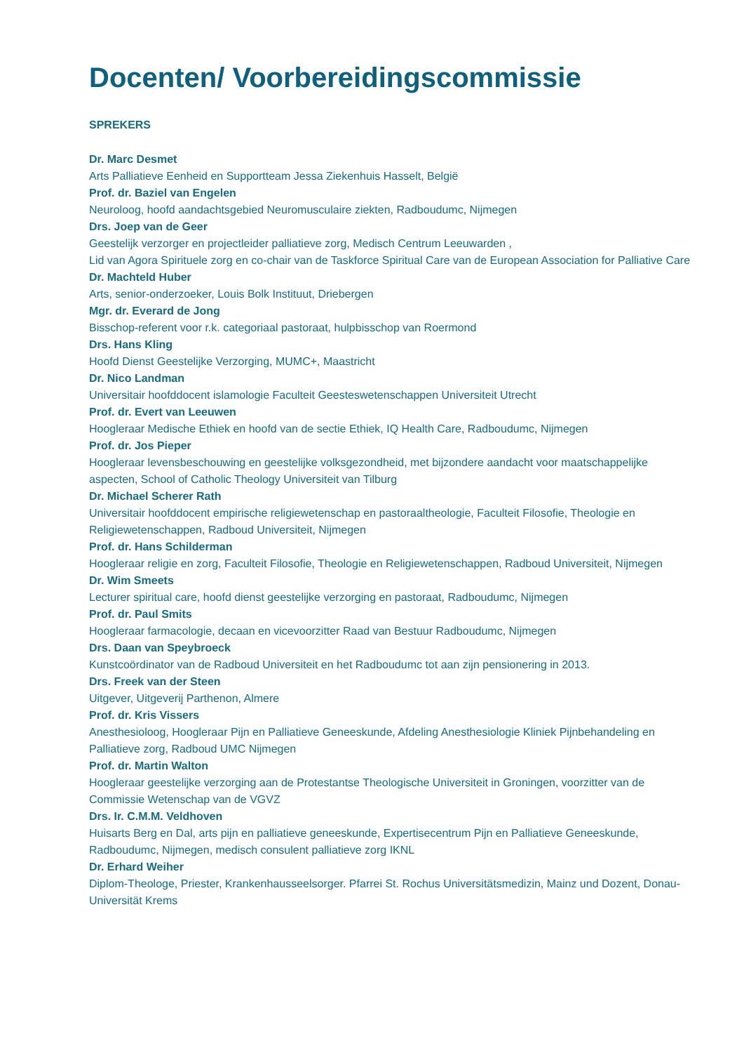Docenten/ Voorbereidingscommissie
SPREKERS
Dr. Marc Desmet
Arts Palliatieve Eenheid en Supportteam Jessa Ziekenhuis Hasselt, België
Prof. dr. Baziel van Engelen
Neuroloog, hoofd aandachtsgebied Neuromusculaire ziekten, Radboudumc, Nijmegen
Drs. Joep van de Geer
Geestelijk verzorger en projectleider palliatieve zorg, Medisch Centrum Leeuwarden ,
Lid van Agora Spirituele zorg en co-chair van de Taskforce Spiritual Care van de European Association for Palliative Care
Dr. Machteld Huber
Arts, senior-onderzoeker, Louis Bolk Instituut, Driebergen
Mgr. dr. Everard de Jong
Bisschop-referent voor r.k. categoriaal pastoraat, hulpbisschop van Roermond
Drs. Hans Kling
Hoofd Dienst Geestelijke Verzorging, MUMC+, Maastricht
Dr. Nico Landman
Universitair hoofddocent islamologie Faculteit Geesteswetenschappen Universiteit Utrecht
Prof. dr. Evert van Leeuwen
Hoogleraar Medische Ethiek en hoofd van de sectie Ethiek, IQ Health Care, Radboudumc, Nijmegen
Prof. dr. Jos Pieper
Hoogleraar levensbeschouwing en geestelijke volksgezondheid, met bijzondere aandacht voor maatschappelijke aspecten, School of Catholic Theology Universiteit van Tilburg
Dr. Michael Scherer Rath
Universitair hoofddocent empirische religiewetenschap en pastoraaltheologie, Faculteit Filosofie, Theologie en Religiewetenschappen, Radboud Universiteit, Nijmegen
Prof. dr. Hans Schilderman
Hoogleraar religie en zorg, Faculteit Filosofie, Theologie en Religiewetenschappen, Radboud Universiteit, Nijmegen
Dr. Wim Smeets
Lecturer spiritual care, hoofd dienst geestelijke verzorging en pastoraat, Radboudumc, Nijmegen
Prof. dr. Paul Smits
Hoogleraar farmacologie, decaan en vicevoorzitter Raad van Bestuur Radboudumc, Nijmegen
Drs. Daan van Speybroeck
Kunstcoördinator van de Radboud Universiteit en het Radboudumc tot aan zijn pensionering in 2013.
Drs. Freek van der Steen
Uitgever, Uitgeverij Parthenon, Almere
Prof. dr. Kris Vissers
Anesthesioloog, Hoogleraar Pijn en Palliatieve Geneeskunde, Afdeling Anesthesiologie Kliniek Pijnbehandeling en Palliatieve zorg, Radboud UMC Nijmegen
Prof. dr. Martin Walton
Hoogleraar geestelijke verzorging aan de Protestantse Theologische Universiteit in Groningen, voorzitter van de Commissie Wetenschap van de VGVZ
Drs. Ir. C.M.M. Veldhoven
Huisarts Berg en Dal, arts pijn en palliatieve geneeskunde, Expertisecentrum Pijn en Palliatieve Geneeskunde, Radboudumc, Nijmegen, medisch consulent palliatieve zorg IKNL
Dr. Erhard Weiher
Diplom-Theologe, Priester, Krankenhausseelsorger. Pfarrei St. Rochus Universitätsmedizin, Mainz und Dozent, Donau-Universität Krems